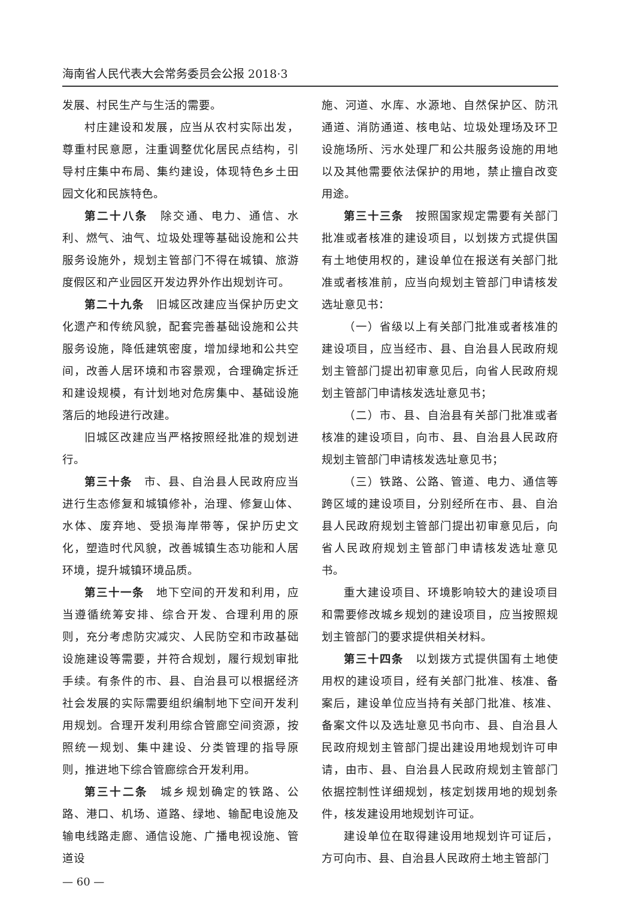海南省人民代表大会常务委员会公报 2018·3
发展、村民生产与生活的需要。
村庄建设和发展，应当从农村实际出发，尊重村民意愿，注重调整优化居民点结构，引导村庄集中布局、集约建设，体现特色乡土田园文化和民族特色。
第二十八条　除交通、电力、通信、水利、燃气、油气、垃圾处理等基础设施和公共服务设施外，规划主管部门不得在城镇、旅游度假区和产业园区开发边界外作出规划许可。
第二十九条　旧城区改建应当保护历史文化遗产和传统风貌，配套完善基础设施和公共服务设施，降低建筑密度，增加绿地和公共空间，改善人居环境和市容景观，合理确定拆迁和建设规模，有计划地对危房集中、基础设施落后的地段进行改建。
旧城区改建应当严格按照经批准的规划进行。
第三十条　市、县、自治县人民政府应当进行生态修复和城镇修补，治理、修复山体、水体、废弃地、受损海岸带等，保护历史文化，塑造时代风貌，改善城镇生态功能和人居环境，提升城镇环境品质。
第三十一条　地下空间的开发和利用，应当遵循统筹安排、综合开发、合理利用的原则，充分考虑防灾减灾、人民防空和市政基础设施建设等需要，并符合规划，履行规划审批手续。有条件的市、县、自治县可以根据经济社会发展的实际需要组织编制地下空间开发利用规划。合理开发利用综合管廊空间资源，按照统一规划、集中建设、分类管理的指导原则，推进地下综合管廊综合开发利用。
第三十二条　城乡规划确定的铁路、公路、港口、机场、道路、绿地、输配电设施及输电线路走廊、通信设施、广播电视设施、管道设
— 60 —
施、河道、水库、水源地、自然保护区、防汛通道、消防通道、核电站、垃圾处理场及环卫设施场所、污水处理厂和公共服务设施的用地以及其他需要依法保护的用地，禁止擅自改变用途。
第三十三条　按照国家规定需要有关部门批准或者核准的建设项目，以划拨方式提供国有土地使用权的，建设单位在报送有关部门批准或者核准前，应当向规划主管部门申请核发选址意见书：
（一）省级以上有关部门批准或者核准的建设项目，应当经市、县、自治县人民政府规划主管部门提出初审意见后，向省人民政府规划主管部门申请核发选址意见书；
（二）市、县、自治县有关部门批准或者核准的建设项目，向市、县、自治县人民政府规划主管部门申请核发选址意见书；
（三）铁路、公路、管道、电力、通信等跨区域的建设项目，分别经所在市、县、自治县人民政府规划主管部门提出初审意见后，向省人民政府规划主管部门申请核发选址意见书。
重大建设项目、环境影响较大的建设项目和需要修改城乡规划的建设项目，应当按照规划主管部门的要求提供相关材料。
第三十四条　以划拨方式提供国有土地使用权的建设项目，经有关部门批准、核准、备案后，建设单位应当持有关部门批准、核准、备案文件以及选址意见书向市、县、自治县人民政府规划主管部门提出建设用地规划许可申请，由市、县、自治县人民政府规划主管部门依据控制性详细规划，核定划拨用地的规划条件，核发建设用地规划许可证。
建设单位在取得建设用地规划许可证后，方可向市、县、自治县人民政府土地主管部门